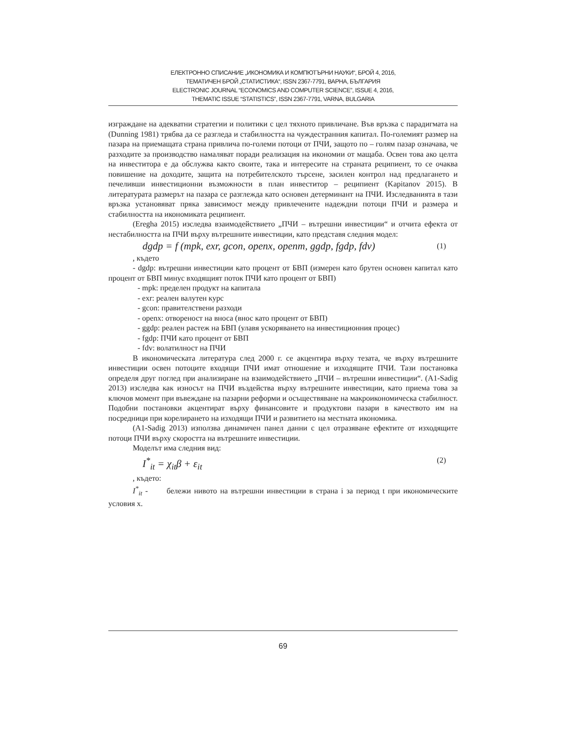ЕЛЕКТРОННО СПИСАНИЕ „ИКОНОМИКА И КОМПЮТЪРНИ НАУКИ“, БРОЙ 4, 2016,
ТЕМАТИЧЕН БРОЙ „СТАТИСТИКА“, ISSN 2367-7791, ВАРНА, БЪЛГАРИЯ
ELECTRONIC JOURNAL “ECONOMICS AND COMPUTER SCIENCE”, ISSUE 4, 2016,
THEMATIC ISSUE “STATISTICS”, ISSN 2367-7791, VARNA, BULGARIA
изграждане на адекватни стратегии и политики с цел тяхното привличане. Във връзка с парадигмата на (Dunning 1981) трябва да се разгледа и стабилността на чуждестранния капитал. По-големият размер на пазара на приемащата страна привлича по-големи потоци от ПЧИ, защото по – голям пазар означава, че разходите за производство намаляват поради реализация на икономии от мащаба. Освен това ако целта на инвеститора е да обслужва както своите, така и интересите на страната реципиент, то се очаква повишение на доходите, защита на потребителското търсене, засилен контрол над предлагането и печеливши инвестиционни възможности в план инвеститор – реципиент (Kapitanov 2015). В литературата размерът на пазара се разглежда като основен детерминант на ПЧИ. Изследванията в тази връзка установяват пряка зависимост между привлечените надеждни потоци ПЧИ и размера и стабилността на икономиката реципиент.
(Eregha 2015) изследва взаимодействието „ПЧИ – вътрешни инвестиции“ и отчита ефекта от нестабилността на ПЧИ върху вътрешните инвестиции, като представя следния модел:
dgdp = f (mpk, exr, gcon, openx, openm, ggdp, fgdp, fdv) (1)
, където
- dgdp: вътрешни инвестиции като процент от БВП (измерен като брутен основен капитал като процент от БВП минус входящият поток ПЧИ като процент от БВП)
- mpk: пределен продукт на капитала
- exr: реален валутен курс
- gcon: правителствени разходи
- openx: отвореност на вноса (внос като процент от БВП)
- ggdp: реален растеж на БВП (улавя ускоряването на инвестиционния процес)
- fgdp: ПЧИ като процент от БВП
- fdv: волатилност на ПЧИ
В икономическата литература след 2000 г. се акцентира върху тезата, че върху вътрешните инвестиции освен потоците входящи ПЧИ имат отношение и изходящите ПЧИ. Тази постановка определя друг поглед при анализиране на взаимодействието „ПЧИ – вътрешни инвестиции“. (A1-Sadig 2013) изследва как износът на ПЧИ въздейства върху вътрешните инвестиции, като приема това за ключов момент при въвеждане на пазарни реформи и осъществяване на макроикономическа стабилност. Подобни постановки акцентират върху финансовите и продуктови пазари в качеството им на посредници при корелирането на изходящи ПЧИ и развитието на местната икономика.
(A1-Sadig 2013) използва динамичен панел данни с цел отразяване ефектите от изходящите потоци ПЧИ върху скоростта на вътрешните инвестиции.
Моделът има следния вид:
I<sup>*</sup><sub>it</sub> = χ<sub>it</sub>β + ε<sub>it</sub> (2)
, където:
I<sup>*</sup><sub>it</sub> - бележи нивото на вътрешни инвестиции в страна i за период t при икономическите условия x.
69